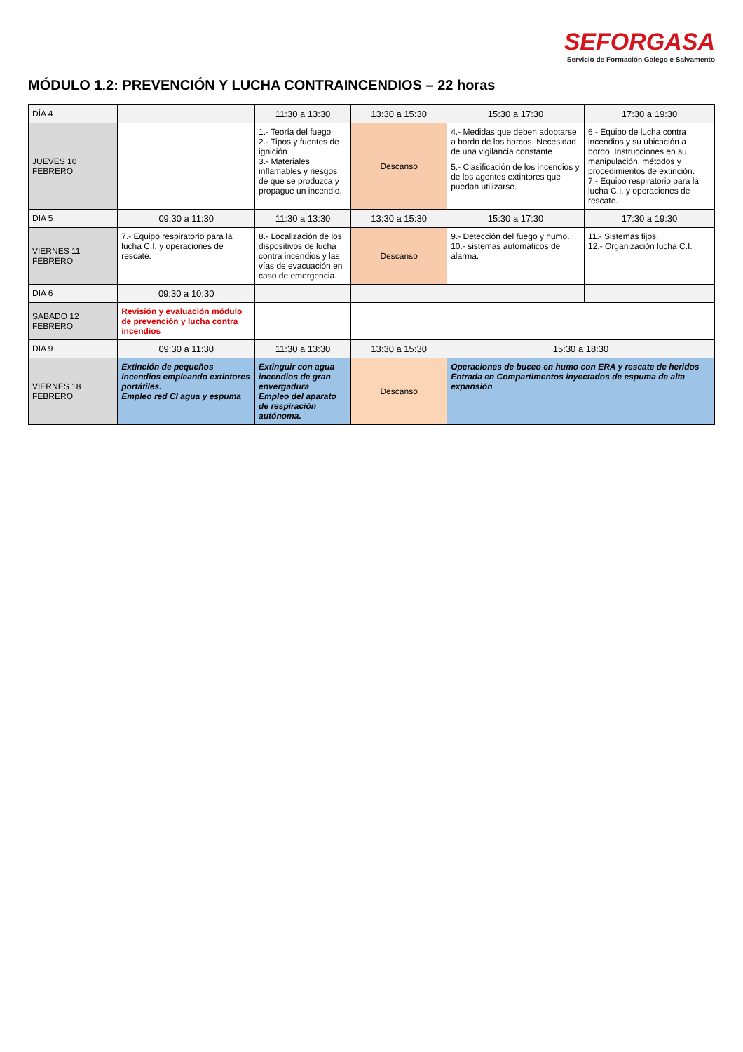SEFORGASA
Servicio de Formación Galego e Salvamento
MÓDULO 1.2: PREVENCIÓN Y LUCHA CONTRAINCENDIOS – 22 horas
| DÍA 4 | | 11:30 a 13:30 | 13:30 a 15:30 | 15:30 a 17:30 | 17:30 a 19:30 |
| JUEVES 10 FEBRERO | | 1.- Teoría del fuego 2.- Tipos y fuentes de ignición 3.- Materiales inflamables y riesgos de que se produzca y propague un incendio. | Descanso | 4.- Medidas que deben adoptarse a bordo de los barcos. Necesidad de una vigilancia constante 5.- Clasificación de los incendios y de los agentes extintores que puedan utilizarse. | 6.- Equipo de lucha contra incendios y su ubicación a bordo. Instrucciones en su manipulación, métodos y procedimientos de extinción. 7.- Equipo respiratorio para la lucha C.I. y operaciones de rescate. |
| DIA 5 | 09:30 a 11:30 | 11:30 a 13:30 | 13:30 a 15:30 | 15:30 a 17:30 | 17:30 a 19:30 |
| VIERNES 11 FEBRERO | 7.- Equipo respiratorio para la lucha C.I. y operaciones de rescate. | 8.- Localización de los dispositivos de lucha contra incendios y las vías de evacuación en caso de emergencia. | Descanso | 9.- Detección del fuego y humo. 10.- sistemas automáticos de alarma. | 11.- Sistemas fijos. 12.- Organización lucha C.I. |
| DIA 6 | 09:30 a 10:30 | | | | |
| SABADO 12 FEBRERO | Revisión y evaluación módulo de prevención y lucha contra incendios | | | | |
| DIA 9 | 09:30 a 11:30 | 11:30 a 13:30 | 13:30 a 15:30 | 15:30 a 18:30 | |
| VIERNES 18 FEBRERO | Extinción de pequeños incendios empleando extintores portátiles. Empleo red CI agua y espuma | Extinguir con agua incendios de gran envergadura Empleo del aparato de respiración autónoma. | Descanso | Operaciones de buceo en humo con ERA y rescate de heridos Entrada en Compartimentos inyectados de espuma de alta expansión | |